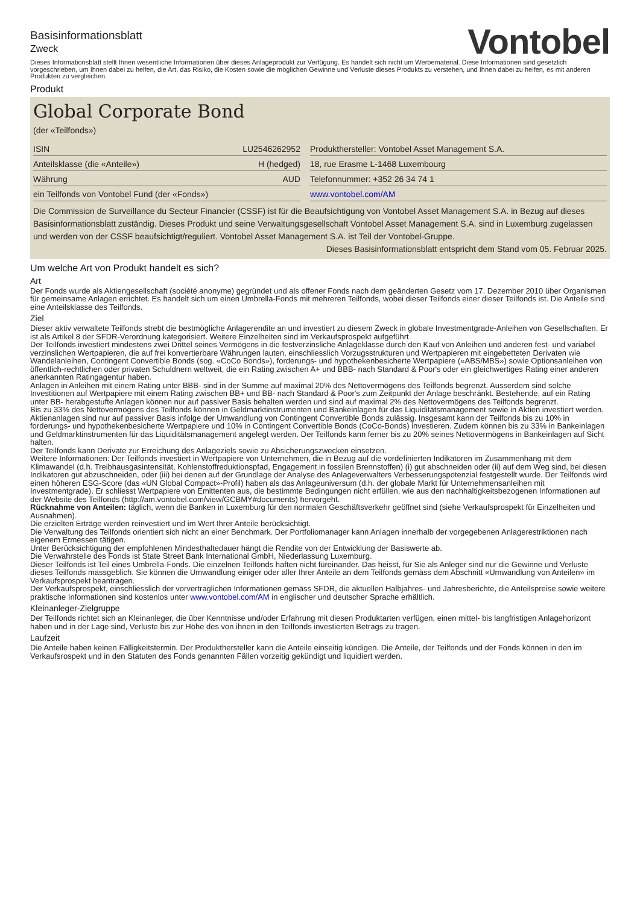Basisinformationsblatt
Zweck
Vontobel
Dieses Informationsblatt stellt Ihnen wesentliche Informationen über dieses Anlageprodukt zur Verfügung. Es handelt sich nicht um Werbematerial. Diese Informationen sind gesetzlich vorgeschrieben, um Ihnen dabei zu helfen, die Art, das Risiko, die Kosten sowie die möglichen Gewinne und Verluste dieses Produkts zu verstehen, und Ihnen dabei zu helfen, es mit anderen Produkten zu vergleichen.
Produkt
Global Corporate Bond
(der «Teilfonds»)
| ISIN | LU2546262952 | | Produkthersteller: Vontobel Asset Management S.A. |
| Anteilsklasse (die «Anteile») | H (hedged) | | 18, rue Erasme L-1468 Luxembourg |
| Währung | AUD | | Telefonnummer: +352 26 34 74 1 |
| ein Teilfonds von Vontobel Fund (der «Fonds») | | | www.vontobel.com/AM |
Die Commission de Surveillance du Secteur Financier (CSSF) ist für die Beaufsichtigung von Vontobel Asset Management S.A. in Bezug auf dieses Basisinformationsblatt zuständig. Dieses Produkt und seine Verwaltungsgesellschaft Vontobel Asset Management S.A. sind in Luxemburg zugelassen und werden von der CSSF beaufsichtigt/reguliert. Vontobel Asset Management S.A. ist Teil der Vontobel-Gruppe.
Dieses Basisinformationsblatt entspricht dem Stand vom 05. Februar 2025.
Um welche Art von Produkt handelt es sich?
Art
Der Fonds wurde als Aktiengesellschaft (société anonyme) gegründet und als offener Fonds nach dem geänderten Gesetz vom 17. Dezember 2010 über Organismen für gemeinsame Anlagen errichtet. Es handelt sich um einen Umbrella-Fonds mit mehreren Teilfonds, wobei dieser Teilfonds einer dieser Teilfonds ist. Die Anteile sind eine Anteilsklasse des Teilfonds.
Ziel
Dieser aktiv verwaltete Teilfonds strebt die bestmögliche Anlagerendite an und investiert zu diesem Zweck in globale Investmentgrade-Anleihen von Gesellschaften. Er ist als Artikel 8 der SFDR-Verordnung kategorisiert. Weitere Einzelheiten sind im Verkaufsprospekt aufgeführt.
Der Teilfonds investiert mindestens zwei Drittel seines Vermögens in die festverzinsliche Anlageklasse durch den Kauf von Anleihen und anderen fest- und variabel verzinslichen Wertpapieren, die auf frei konvertierbare Währungen lauten, einschliesslich Vorzugsstrukturen und Wertpapieren mit eingebetteten Derivaten wie Wandelanleihen, Contingent Convertible Bonds (sog. «CoCo Bonds»), forderungs- und hypothekenbesicherte Wertpapiere («ABS/MBS») sowie Optionsanleihen von öffentlich-rechtlichen oder privaten Schuldnern weltweit, die ein Rating zwischen A+ und BBB- nach Standard & Poor's oder ein gleichwertiges Rating einer anderen anerkannten Ratingagentur haben.
Anlagen in Anleihen mit einem Rating unter BBB- sind in der Summe auf maximal 20% des Nettovermögens des Teilfonds begrenzt. Ausserdem sind solche Investitionen auf Wertpapiere mit einem Rating zwischen BB+ und BB- nach Standard & Poor's zum Zeitpunkt der Anlage beschränkt. Bestehende, auf ein Rating unter BB- herabgestufte Anlagen können nur auf passiver Basis behalten werden und sind auf maximal 2% des Nettovermögens des Teilfonds begrenzt.
Bis zu 33% des Nettovermögens des Teilfonds können in Geldmarktinstrumenten und Bankeinlagen für das Liquiditätsmanagement sowie in Aktien investiert werden. Aktienanlagen sind nur auf passiver Basis infolge der Umwandlung von Contingent Convertible Bonds zulässig. Insgesamt kann der Teilfonds bis zu 10% in forderungs- und hypothekenbesicherte Wertpapiere und 10% in Contingent Convertible Bonds (CoCo-Bonds) investieren. Zudem können bis zu 33% in Bankeinlagen und Geldmarktinstrumenten für das Liquiditätsmanagement angelegt werden. Der Teilfonds kann ferner bis zu 20% seines Nettovermögens in Bankeinlagen auf Sicht halten.
Der Teilfonds kann Derivate zur Erreichung des Anlageziels sowie zu Absicherungszwecken einsetzen.
Weitere Informationen: Der Teilfonds investiert in Wertpapiere von Unternehmen, die in Bezug auf die vordefinierten Indikatoren im Zusammenhang mit dem Klimawandel (d.h. Treibhausgasintensität, Kohlenstoffreduktionspfad, Engagement in fossilen Brennstoffen) (i) gut abschneiden oder (ii) auf dem Weg sind, bei diesen Indikatoren gut abzuschneiden, oder (iii) bei denen auf der Grundlage der Analyse des Anlageverwalters Verbesserungspotenzial festgestellt wurde. Der Teilfonds wird einen höheren ESG-Score (das «UN Global Compact»-Profil) haben als das Anlageuniversum (d.h. der globale Markt für Unternehmensanleihen mit Investmentgrade). Er schliesst Wertpapiere von Emittenten aus, die bestimmte Bedingungen nicht erfüllen, wie aus den nachhaltigkeitsbezogenen Informationen auf der Website des Teilfonds (http://am.vontobel.com/view/GCBMY#documents) hervorgeht.
Rücknahme von Anteilen: täglich, wenn die Banken in Luxemburg für den normalen Geschäftsverkehr geöffnet sind (siehe Verkaufsprospekt für Einzelheiten und Ausnahmen).
Die erzielten Erträge werden reinvestiert und im Wert Ihrer Anteile berücksichtigt.
Die Verwaltung des Teilfonds orientiert sich nicht an einer Benchmark. Der Portfoliomanager kann Anlagen innerhalb der vorgegebenen Anlagerestriktionen nach eigenem Ermessen tätigen.
Unter Berücksichtigung der empfohlenen Mindesthaltedauer hängt die Rendite von der Entwicklung der Basiswerte ab.
Die Verwahrstelle des Fonds ist State Street Bank International GmbH, Niederlassung Luxemburg.
Dieser Teilfonds ist Teil eines Umbrella-Fonds. Die einzelnen Teilfonds haften nicht füreinander. Das heisst, für Sie als Anleger sind nur die Gewinne und Verluste dieses Teilfonds massgeblich. Sie können die Umwandlung einiger oder aller Ihrer Anteile an dem Teilfonds gemäss dem Abschnitt «Umwandlung von Anteilen» im Verkaufsprospekt beantragen.
Der Verkaufsprospekt, einschliesslich der vorvertraglichen Informationen gemäss SFDR, die aktuellen Halbjahres- und Jahresberichte, die Anteilspreise sowie weitere praktische Informationen sind kostenlos unter www.vontobel.com/AM in englischer und deutscher Sprache erhältlich.
Kleinanleger-Zielgruppe
Der Teilfonds richtet sich an Kleinanleger, die über Kenntnisse und/oder Erfahrung mit diesen Produktarten verfügen, einen mittel- bis langfristigen Anlagehorizont haben und in der Lage sind, Verluste bis zur Höhe des von ihnen in den Teilfonds investierten Betrags zu tragen.
Laufzeit
Die Anteile haben keinen Fälligkeitstermin. Der Produkthersteller kann die Anteile einseitig kündigen. Die Anteile, der Teilfonds und der Fonds können in den im Verkaufsrospekt und in den Statuten des Fonds genannten Fällen vorzeitig gekündigt und liquidiert werden.